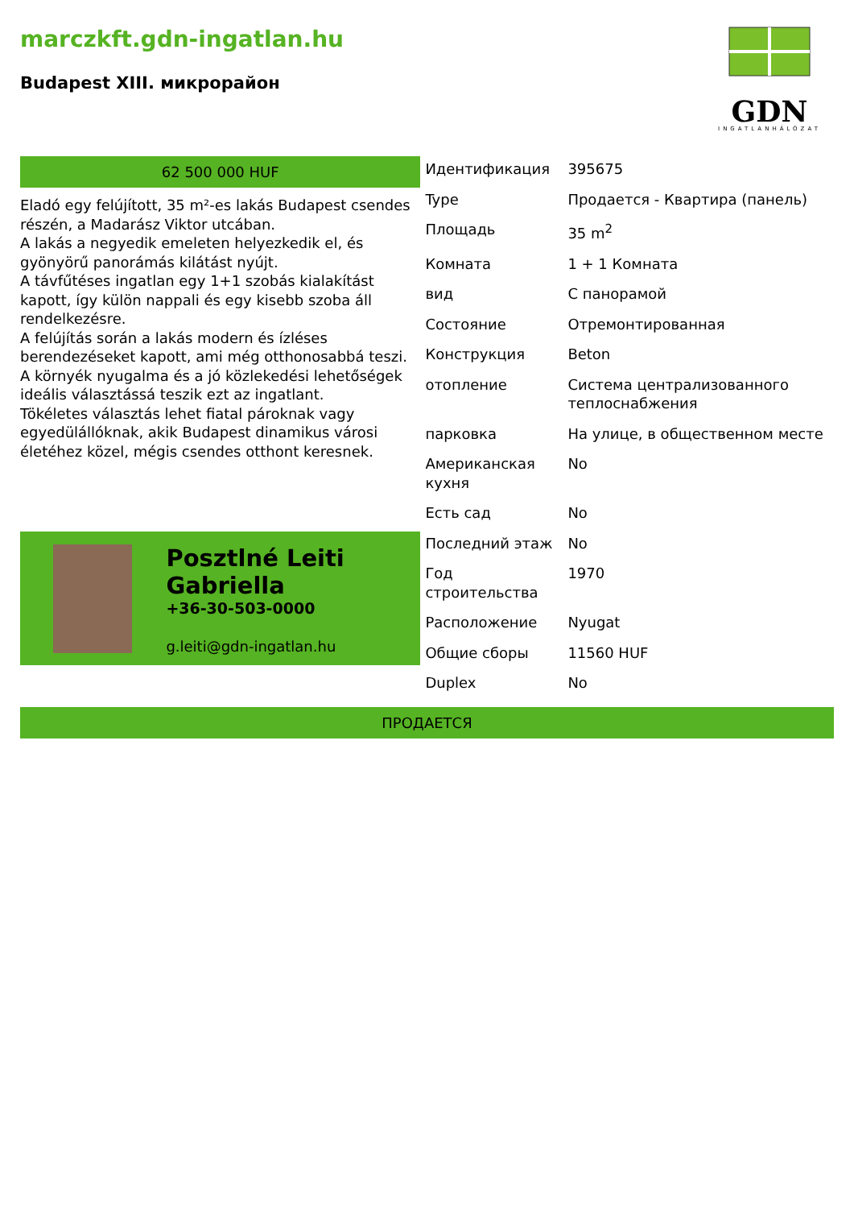marczkft.gdn-ingatlan.hu
Budapest XIII. микрорайон
GDN
INGATLANHÁLÓZAT
62 500 000 HUF
Eladó egy felújított, 35 m²-es lakás Budapest csendes részén, a Madarász Viktor utcában.
A lakás a negyedik emeleten helyezkedik el, és gyönyörű panorámás kilátást nyújt.
A távfűtéses ingatlan egy 1+1 szobás kialakítást kapott, így külön nappali és egy kisebb szoba áll rendelkezésre.
A felújítás során a lakás modern és ízléses berendezéseket kapott, ami még otthonosabbá teszi.
A környék nyugalma és a jó közlekedési lehetőségek ideális választássá teszik ezt az ingatlant.
Tökéletes választás lehet fiatal pároknak vagy egyedülállóknak, akik Budapest dinamikus városi életéhez közel, mégis csendes otthont keresnek.
Posztlné Leiti Gabriella
+36-30-503-0000
g.leiti@gdn-ingatlan.hu
| Идентификация | 395675 |
| Type | Продается - Квартира (панель) |
| Площадь | 35 m<sup>2</sup> |
| Комната | 1 + 1 Комната |
| вид | С панорамой |
| Состояние | Отремонтированная |
| Конструкция | Beton |
| отопление | Система централизованного теплоснабжения |
| парковка | На улице, в общественном месте |
| Американская кухня | No |
| Есть сад | No |
| Последний этаж | No |
| Год строительства | 1970 |
| Расположение | Nyugat |
| Общие сборы | 11560 HUF |
| Duplex | No |
ПРОДАЕТСЯ